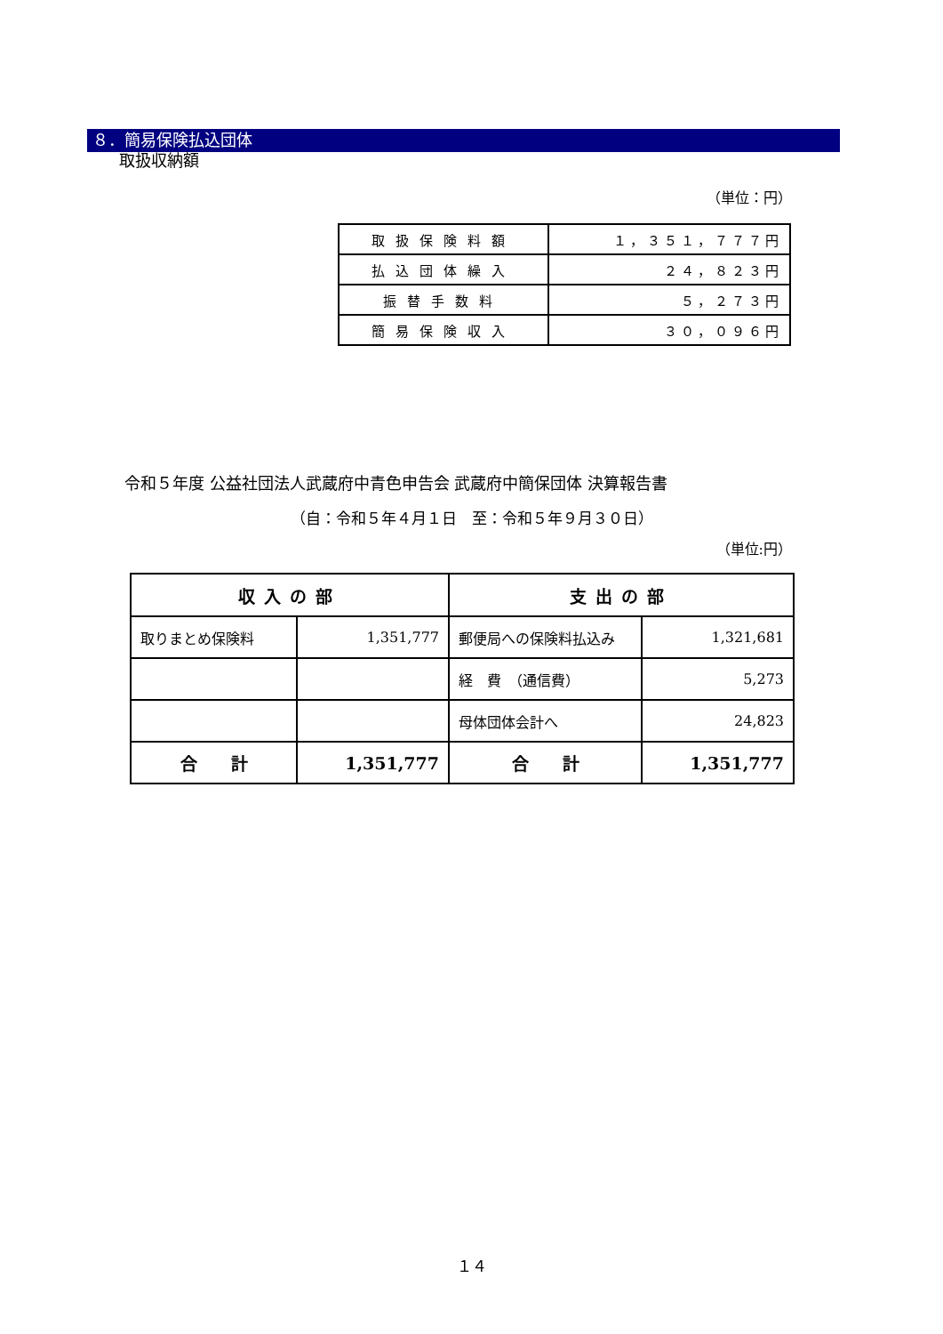８．簡易保険払込団体
取扱収納額
（単位：円）
| 取扱保険料額 | １，３５１，７７７円 |
| 払込団体繰入 | ２４，８２３円 |
| 振替手数料 | ５，２７３円 |
| 簡易保険収入 | ３０，０９６円 |
令和５年度 公益社団法人武蔵府中青色申告会 武蔵府中簡保団体 決算報告書
（自：令和５年４月１日　至：令和５年９月３０日）
（単位:円）
| 収入の部 | | 支出の部 | |
| 取りまとめ保険料 | 1,351,777 | 郵便局への保険料払込み | 1,321,681 |
| | | 経 費 （通信費） | 5,273 |
| | | 母体団体会計へ | 24,823 |
| 合 計 | 1,351,777 | 合 計 | 1,351,777 |
１４